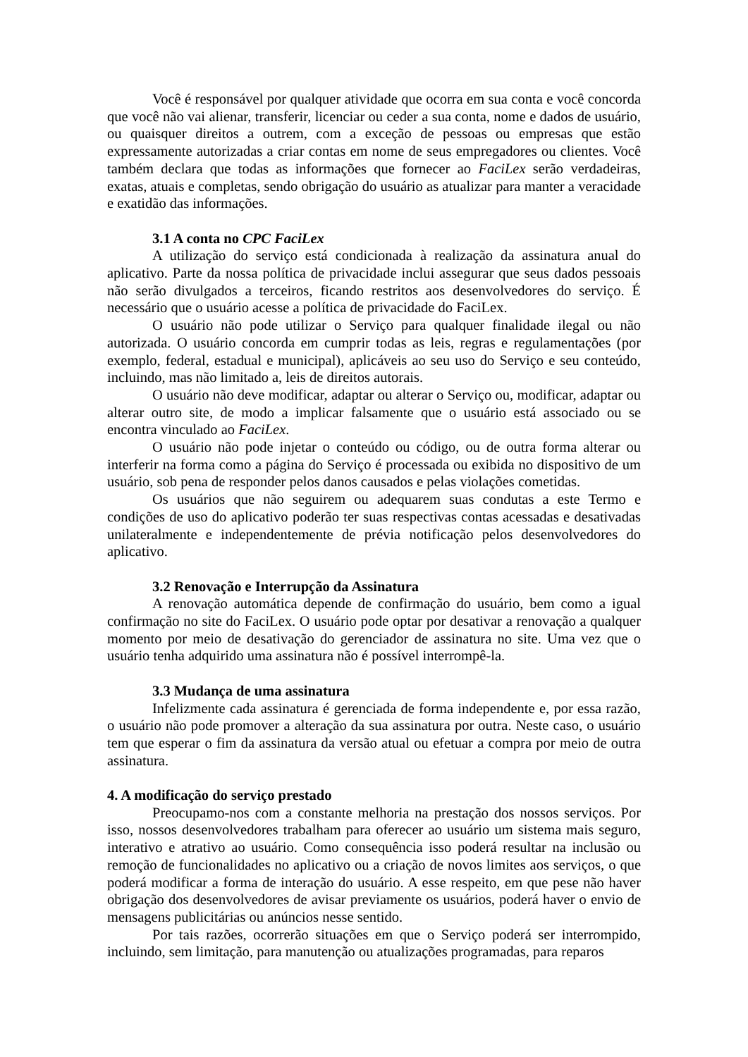Você é responsável por qualquer atividade que ocorra em sua conta e você concorda que você não vai alienar, transferir, licenciar ou ceder a sua conta, nome e dados de usuário, ou quaisquer direitos a outrem, com a exceção de pessoas ou empresas que estão expressamente autorizadas a criar contas em nome de seus empregadores ou clientes. Você também declara que todas as informações que fornecer ao FaciLex serão verdadeiras, exatas, atuais e completas, sendo obrigação do usuário as atualizar para manter a veracidade e exatidão das informações.
3.1 A conta no CPC FaciLex
A utilização do serviço está condicionada à realização da assinatura anual do aplicativo. Parte da nossa política de privacidade inclui assegurar que seus dados pessoais não serão divulgados a terceiros, ficando restritos aos desenvolvedores do serviço. É necessário que o usuário acesse a política de privacidade do FaciLex.
O usuário não pode utilizar o Serviço para qualquer finalidade ilegal ou não autorizada. O usuário concorda em cumprir todas as leis, regras e regulamentações (por exemplo, federal, estadual e municipal), aplicáveis ao seu uso do Serviço e seu conteúdo, incluindo, mas não limitado a, leis de direitos autorais.
O usuário não deve modificar, adaptar ou alterar o Serviço ou, modificar, adaptar ou alterar outro site, de modo a implicar falsamente que o usuário está associado ou se encontra vinculado ao FaciLex.
O usuário não pode injetar o conteúdo ou código, ou de outra forma alterar ou interferir na forma como a página do Serviço é processada ou exibida no dispositivo de um usuário, sob pena de responder pelos danos causados e pelas violações cometidas.
Os usuários que não seguirem ou adequarem suas condutas a este Termo e condições de uso do aplicativo poderão ter suas respectivas contas acessadas e desativadas unilateralmente e independentemente de prévia notificação pelos desenvolvedores do aplicativo.
3.2 Renovação e Interrupção da Assinatura
A renovação automática depende de confirmação do usuário, bem como a igual confirmação no site do FaciLex. O usuário pode optar por desativar a renovação a qualquer momento por meio de desativação do gerenciador de assinatura no site. Uma vez que o usuário tenha adquirido uma assinatura não é possível interrompê-la.
3.3 Mudança de uma assinatura
Infelizmente cada assinatura é gerenciada de forma independente e, por essa razão, o usuário não pode promover a alteração da sua assinatura por outra. Neste caso, o usuário tem que esperar o fim da assinatura da versão atual ou efetuar a compra por meio de outra assinatura.
4. A modificação do serviço prestado
Preocupamo-nos com a constante melhoria na prestação dos nossos serviços. Por isso, nossos desenvolvedores trabalham para oferecer ao usuário um sistema mais seguro, interativo e atrativo ao usuário. Como consequência isso poderá resultar na inclusão ou remoção de funcionalidades no aplicativo ou a criação de novos limites aos serviços, o que poderá modificar a forma de interação do usuário. A esse respeito, em que pese não haver obrigação dos desenvolvedores de avisar previamente os usuários, poderá haver o envio de mensagens publicitárias ou anúncios nesse sentido.
Por tais razões, ocorrerão situações em que o Serviço poderá ser interrompido, incluindo, sem limitação, para manutenção ou atualizações programadas, para reparos